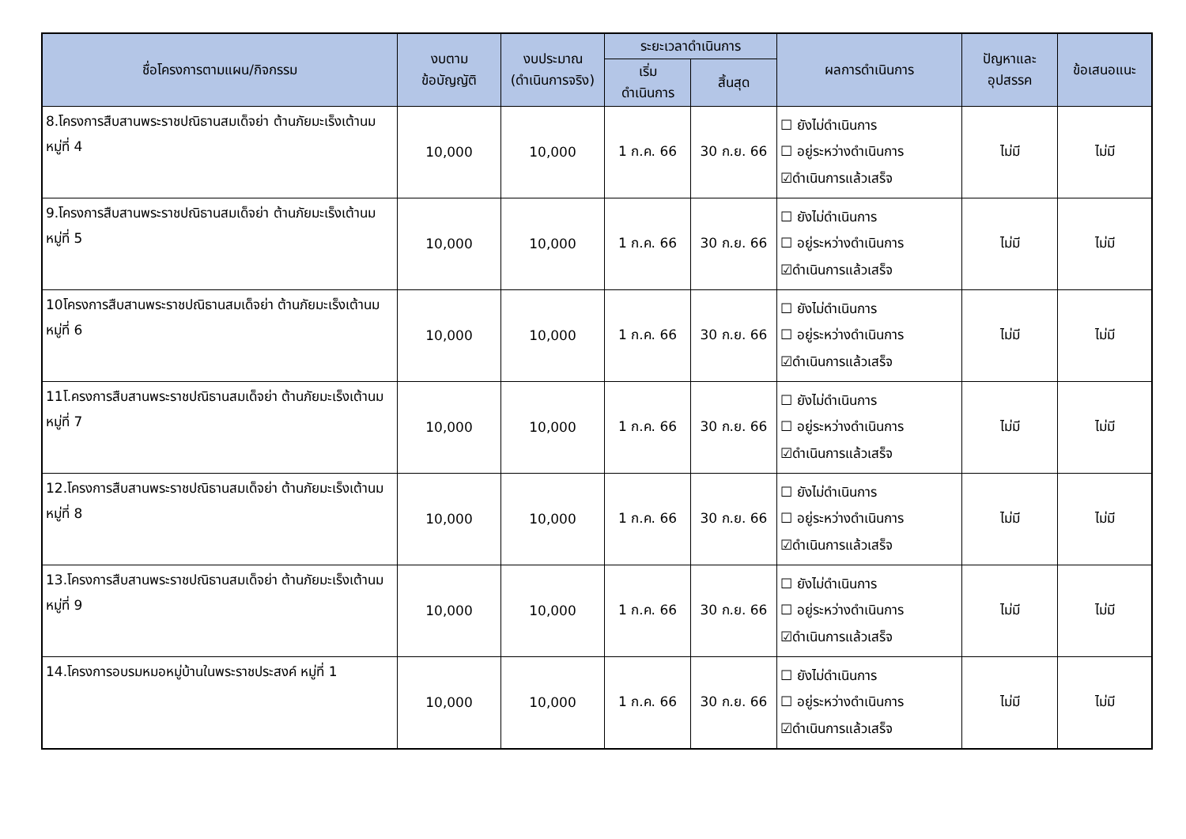| ชื่อโครงการตามแผน/กิจกรรม | งบตาม ข้อบัญญัติ | งบประมาณ (ดำเนินการจริง) | ระยะเวลาดำเนินการ | | ผลการดำเนินการ | ปัญหาและ อุปสรรค | ข้อเสนอแนะ |
| --- | --- | --- | --- | --- | --- | --- | --- |
| | | | เริ่ม ดำเนินการ | สิ้นสุด | | | |
| 8.โครงการสืบสานพระราชปณิธานสมเด็จย่า ต้านภัยมะเร็งเต้านม หมู่ที่ 4 | 10,000 | 10,000 | 1 ก.ค. 66 | 30 ก.ย. 66 | ☐ ยังไม่ดำเนินการ ☐ อยู่ระหว่างดำเนินการ ☑ดำเนินการแล้วเสร็จ | ไม่มี | ไม่มี |
| 9.โครงการสืบสานพระราชปณิธานสมเด็จย่า ต้านภัยมะเร็งเต้านม หมู่ที่ 5 | 10,000 | 10,000 | 1 ก.ค. 66 | 30 ก.ย. 66 | ☐ ยังไม่ดำเนินการ ☐ อยู่ระหว่างดำเนินการ ☑ดำเนินการแล้วเสร็จ | ไม่มี | ไม่มี |
| 10โครงการสืบสานพระราชปณิธานสมเด็จย่า ต้านภัยมะเร็งเต้านม หมู่ที่ 6 | 10,000 | 10,000 | 1 ก.ค. 66 | 30 ก.ย. 66 | ☐ ยังไม่ดำเนินการ ☐ อยู่ระหว่างดำเนินการ ☑ดำเนินการแล้วเสร็จ | ไม่มี | ไม่มี |
| 11โ.ครงการสืบสานพระราชปณิธานสมเด็จย่า ต้านภัยมะเร็งเต้านม หมู่ที่ 7 | 10,000 | 10,000 | 1 ก.ค. 66 | 30 ก.ย. 66 | ☐ ยังไม่ดำเนินการ ☐ อยู่ระหว่างดำเนินการ ☑ดำเนินการแล้วเสร็จ | ไม่มี | ไม่มี |
| 12.โครงการสืบสานพระราชปณิธานสมเด็จย่า ต้านภัยมะเร็งเต้านม หมู่ที่ 8 | 10,000 | 10,000 | 1 ก.ค. 66 | 30 ก.ย. 66 | ☐ ยังไม่ดำเนินการ ☐ อยู่ระหว่างดำเนินการ ☑ดำเนินการแล้วเสร็จ | ไม่มี | ไม่มี |
| 13.โครงการสืบสานพระราชปณิธานสมเด็จย่า ต้านภัยมะเร็งเต้านม หมู่ที่ 9 | 10,000 | 10,000 | 1 ก.ค. 66 | 30 ก.ย. 66 | ☐ ยังไม่ดำเนินการ ☐ อยู่ระหว่างดำเนินการ ☑ดำเนินการแล้วเสร็จ | ไม่มี | ไม่มี |
| 14.โครงการอบรมหมอหมู่บ้านในพระราชประสงค์ หมู่ที่ 1 | 10,000 | 10,000 | 1 ก.ค. 66 | 30 ก.ย. 66 | ☐ ยังไม่ดำเนินการ ☐ อยู่ระหว่างดำเนินการ ☑ดำเนินการแล้วเสร็จ | ไม่มี | ไม่มี |